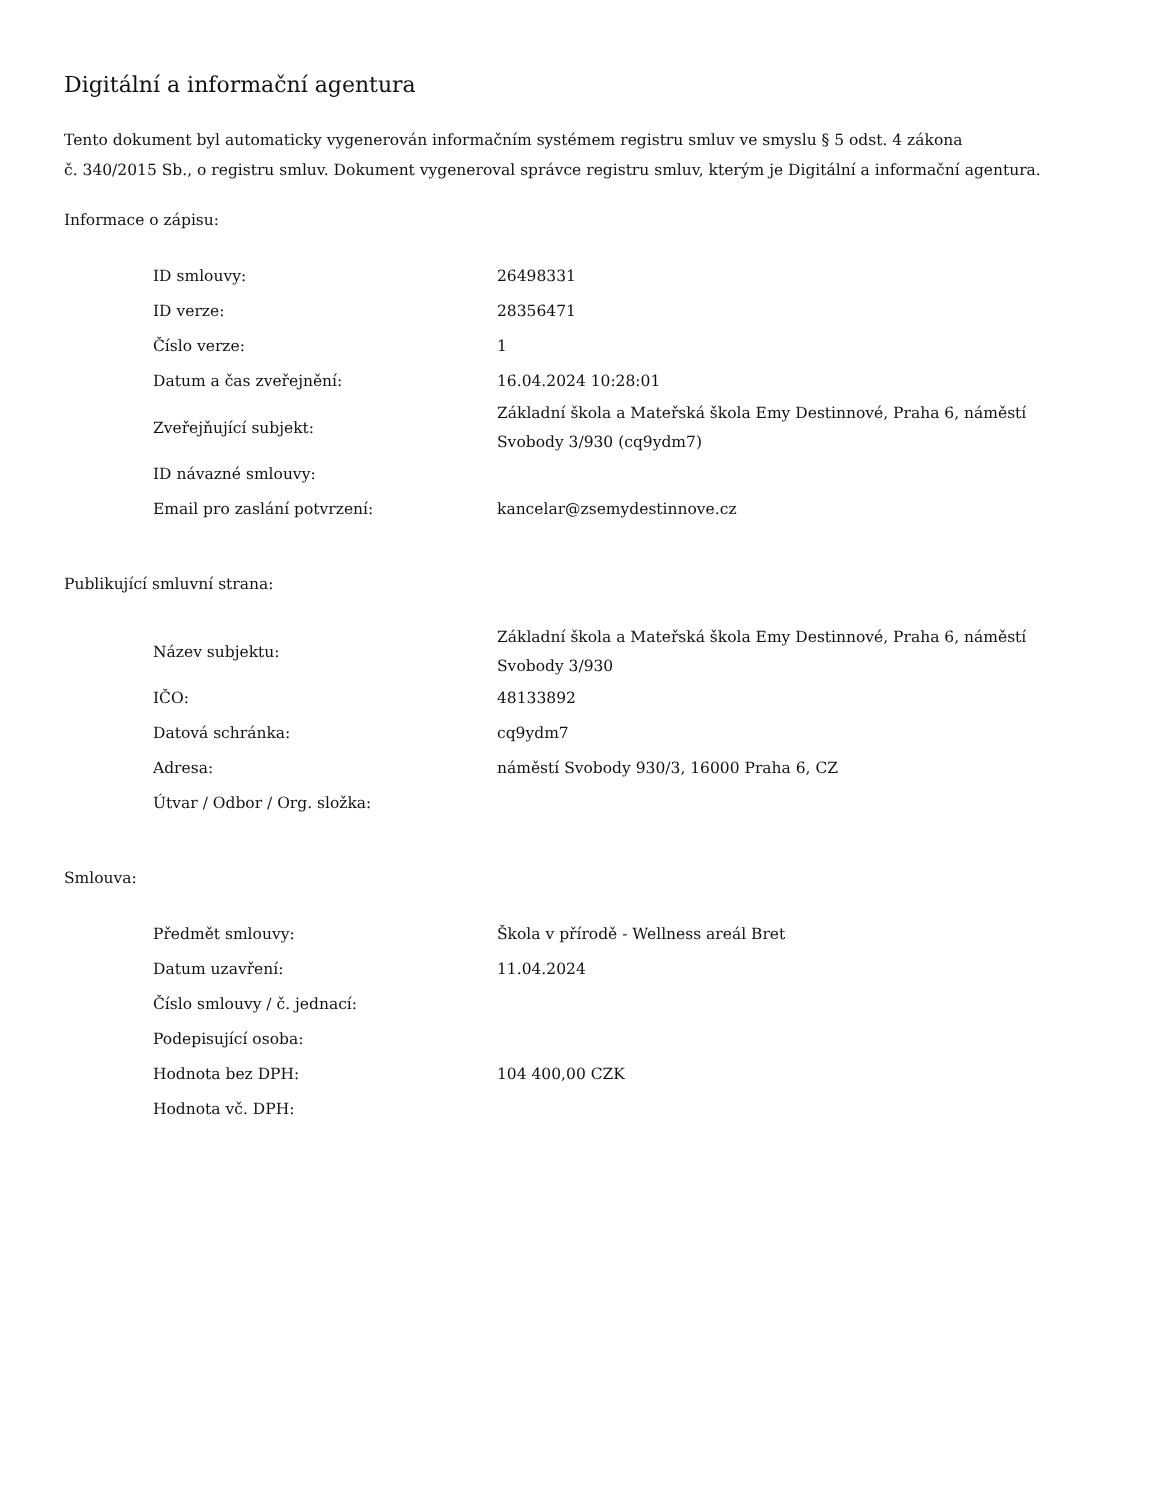Digitální a informační agentura
Tento dokument byl automaticky vygenerován informačním systémem registru smluv ve smyslu § 5 odst. 4 zákona
č. 340/2015 Sb., o registru smluv. Dokument vygeneroval správce registru smluv, kterým je Digitální a informační agentura.
Informace o zápisu:
| ID smlouvy: | 26498331 |
| ID verze: | 28356471 |
| Číslo verze: | 1 |
| Datum a čas zveřejnění: | 16.04.2024 10:28:01 |
| Zveřejňující subjekt: | Základní škola a Mateřská škola Emy Destinnové, Praha 6, náměstí Svobody 3/930 (cq9ydm7) |
| ID návazné smlouvy: | |
| Email pro zaslání potvrzení: | kancelar@zsemydestinnove.cz |
Publikující smluvní strana:
| Název subjektu: | Základní škola a Mateřská škola Emy Destinnové, Praha 6, náměstí Svobody 3/930 |
| IČO: | 48133892 |
| Datová schránka: | cq9ydm7 |
| Adresa: | náměstí Svobody 930/3, 16000 Praha 6, CZ |
| Útvar / Odbor / Org. složka: | |
Smlouva:
| Předmět smlouvy: | Škola v přírodě - Wellness areál Bret |
| Datum uzavření: | 11.04.2024 |
| Číslo smlouvy / č. jednací: | |
| Podepisující osoba: | |
| Hodnota bez DPH: | 104 400,00 CZK |
| Hodnota vč. DPH: | |